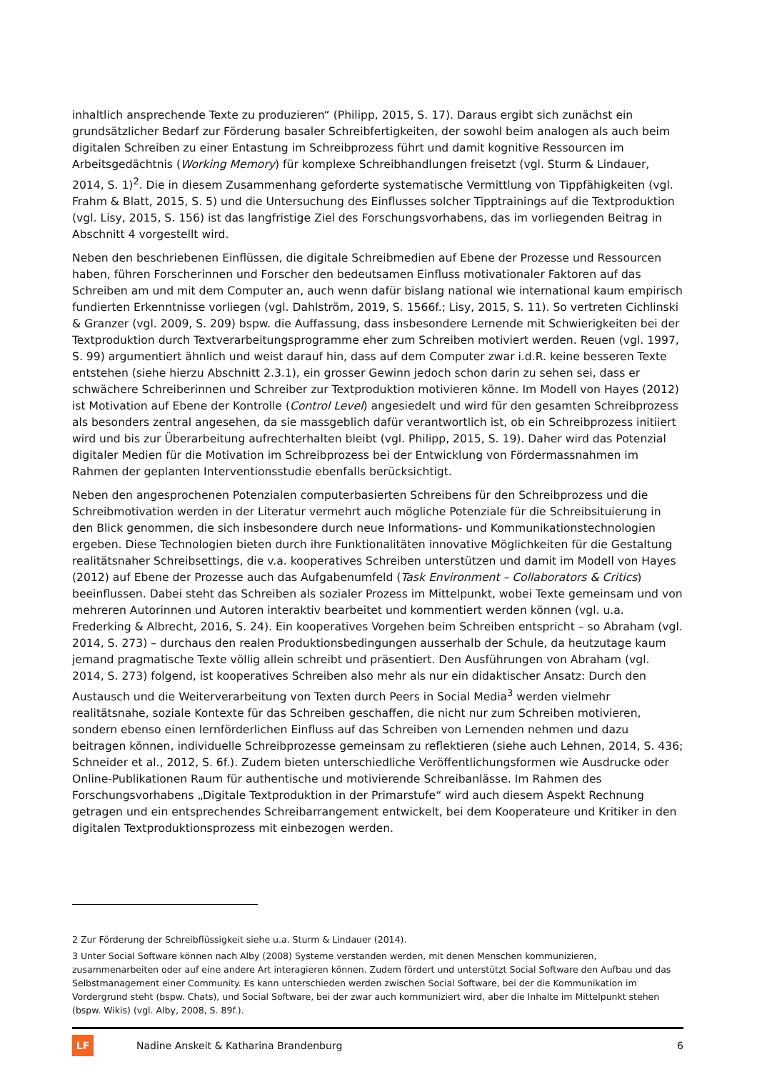inhaltlich ansprechende Texte zu produzieren“ (Philipp, 2015, S. 17). Daraus ergibt sich zunächst ein grundsätzlicher Bedarf zur Förderung basaler Schreibfertigkeiten, der sowohl beim analogen als auch beim digitalen Schreiben zu einer Entastung im Schreibprozess führt und damit kognitive Ressourcen im Arbeitsgedächtnis (Working Memory) für komplexe Schreibhandlungen freisetzt (vgl. Sturm & Lindauer, 2014, S. 1)<sup>2</sup>. Die in diesem Zusammenhang geforderte systematische Vermittlung von Tippfähigkeiten (vgl. Frahm & Blatt, 2015, S. 5) und die Untersuchung des Einflusses solcher Tipptrainings auf die Textproduktion (vgl. Lisy, 2015, S. 156) ist das langfristige Ziel des Forschungsvorhabens, das im vorliegenden Beitrag in Abschnitt 4 vorgestellt wird.
Neben den beschriebenen Einflüssen, die digitale Schreibmedien auf Ebene der Prozesse und Ressourcen haben, führen Forscherinnen und Forscher den bedeutsamen Einfluss motivationaler Faktoren auf das Schreiben am und mit dem Computer an, auch wenn dafür bislang national wie international kaum empirisch fundierten Erkenntnisse vorliegen (vgl. Dahlström, 2019, S. 1566f.; Lisy, 2015, S. 11). So vertreten Cichlinski & Granzer (vgl. 2009, S. 209) bspw. die Auffassung, dass insbesondere Lernende mit Schwierigkeiten bei der Textproduktion durch Textverarbeitungsprogramme eher zum Schreiben motiviert werden. Reuen (vgl. 1997, S. 99) argumentiert ähnlich und weist darauf hin, dass auf dem Computer zwar i.d.R. keine besseren Texte entstehen (siehe hierzu Abschnitt 2.3.1), ein grosser Gewinn jedoch schon darin zu sehen sei, dass er schwächere Schreiberinnen und Schreiber zur Textproduktion motivieren könne. Im Modell von Hayes (2012) ist Motivation auf Ebene der Kontrolle (Control Level) angesiedelt und wird für den gesamten Schreibprozess als besonders zentral angesehen, da sie massgeblich dafür verantwortlich ist, ob ein Schreibprozess initiiert wird und bis zur Überarbeitung aufrechterhalten bleibt (vgl. Philipp, 2015, S. 19). Daher wird das Potenzial digitaler Medien für die Motivation im Schreibprozess bei der Entwicklung von Fördermassnahmen im Rahmen der geplanten Interventionsstudie ebenfalls berücksichtigt.
Neben den angesprochenen Potenzialen computerbasierten Schreibens für den Schreibprozess und die Schreibmotivation werden in der Literatur vermehrt auch mögliche Potenziale für die Schreibsituierung in den Blick genommen, die sich insbesondere durch neue Informations- und Kommunikationstechnologien ergeben. Diese Technologien bieten durch ihre Funktionalitäten innovative Möglichkeiten für die Gestaltung realitätsnaher Schreibsettings, die v.a. kooperatives Schreiben unterstützen und damit im Modell von Hayes (2012) auf Ebene der Prozesse auch das Aufgabenumfeld (Task Environment – Collaborators & Critics) beeinflussen. Dabei steht das Schreiben als sozialer Prozess im Mittelpunkt, wobei Texte gemeinsam und von mehreren Autorinnen und Autoren interaktiv bearbeitet und kommentiert werden können (vgl. u.a. Frederking & Albrecht, 2016, S. 24). Ein kooperatives Vorgehen beim Schreiben entspricht – so Abraham (vgl. 2014, S. 273) – durchaus den realen Produktionsbedingungen ausserhalb der Schule, da heutzutage kaum jemand pragmatische Texte völlig allein schreibt und präsentiert. Den Ausführungen von Abraham (vgl. 2014, S. 273) folgend, ist kooperatives Schreiben also mehr als nur ein didaktischer Ansatz: Durch den Austausch und die Weiterverarbeitung von Texten durch Peers in Social Media<sup>3</sup> werden vielmehr realitätsnahe, soziale Kontexte für das Schreiben geschaffen, die nicht nur zum Schreiben motivieren, sondern ebenso einen lernförderlichen Einfluss auf das Schreiben von Lernenden nehmen und dazu beitragen können, individuelle Schreibprozesse gemeinsam zu reflektieren (siehe auch Lehnen, 2014, S. 436; Schneider et al., 2012, S. 6f.). Zudem bieten unterschiedliche Veröffentlichungsformen wie Ausdrucke oder Online-Publikationen Raum für authentische und motivierende Schreibanlässe. Im Rahmen des Forschungsvorhabens „Digitale Textproduktion in der Primarstufe“ wird auch diesem Aspekt Rechnung getragen und ein entsprechendes Schreibarrangement entwickelt, bei dem Kooperateure und Kritiker in den digitalen Textproduktionsprozess mit einbezogen werden.
2 Zur Förderung der Schreibflüssigkeit siehe u.a. Sturm & Lindauer (2014).
3 Unter Social Software können nach Alby (2008) Systeme verstanden werden, mit denen Menschen kommunizieren, zusammenarbeiten oder auf eine andere Art interagieren können. Zudem fördert und unterstützt Social Software den Aufbau und das Selbstmanagement einer Community. Es kann unterschieden werden zwischen Social Software, bei der die Kommunikation im Vordergrund steht (bspw. Chats), und Social Software, bei der zwar auch kommuniziert wird, aber die Inhalte im Mittelpunkt stehen (bspw. Wikis) (vgl. Alby, 2008, S. 89f.).
LF
Nadine Anskeit & Katharina Brandenburg
6